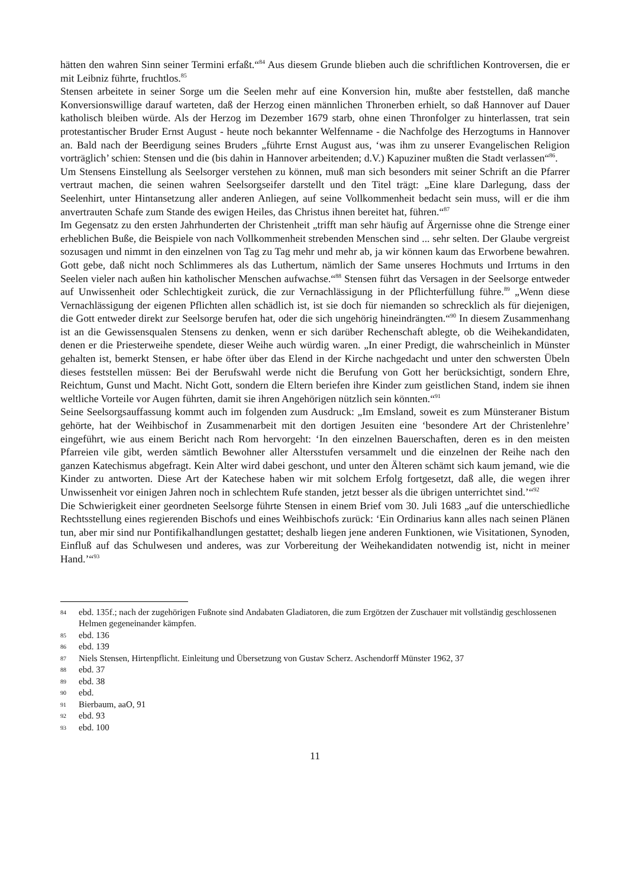hätten den wahren Sinn seiner Termini erfaßt.“<sup>84</sup> Aus diesem Grunde blieben auch die schriftlichen Kontroversen, die er mit Leibniz führte, fruchtlos.<sup>85</sup>
Stensen arbeitete in seiner Sorge um die Seelen mehr auf eine Konversion hin, mußte aber feststellen, daß manche Konversionswillige darauf warteten, daß der Herzog einen männlichen Thronerben erhielt, so daß Hannover auf Dauer katholisch bleiben würde. Als der Herzog im Dezember 1679 starb, ohne einen Thronfolger zu hinterlassen, trat sein protestantischer Bruder Ernst August - heute noch bekannter Welfenname - die Nachfolge des Herzogtums in Hannover an. Bald nach der Beerdigung seines Bruders „führte Ernst August aus, ‘was ihm zu unserer Evangelischen Religion vorträglich’ schien: Stensen und die (bis dahin in Hannover arbeitenden; d.V.) Kapuziner mußten die Stadt verlassen“<sup>86</sup>.
Um Stensens Einstellung als Seelsorger verstehen zu können, muß man sich besonders mit seiner Schrift an die Pfarrer vertraut machen, die seinen wahren Seelsorgseifer darstellt und den Titel trägt: „Eine klare Darlegung, dass der Seelenhirt, unter Hintansetzung aller anderen Anliegen, auf seine Vollkommenheit bedacht sein muss, will er die ihm anvertrauten Schafe zum Stande des ewigen Heiles, das Christus ihnen bereitet hat, führen.“<sup>87</sup>
Im Gegensatz zu den ersten Jahrhunderten der Christenheit „trifft man sehr häufig auf Ärgernisse ohne die Strenge einer erheblichen Buße, die Beispiele von nach Vollkommenheit strebenden Menschen sind ... sehr selten. Der Glaube vergreist sozusagen und nimmt in den einzelnen von Tag zu Tag mehr und mehr ab, ja wir können kaum das Erworbene bewahren. Gott gebe, daß nicht noch Schlimmeres als das Luthertum, nämlich der Same unseres Hochmuts und Irrtums in den Seelen vieler nach außen hin katholischer Menschen aufwachse.“<sup>88</sup> Stensen führt das Versagen in der Seelsorge entweder auf Unwissenheit oder Schlechtigkeit zurück, die zur Vernachlässigung in der Pflichterfüllung führe.<sup>89</sup> „Wenn diese Vernachlässigung der eigenen Pflichten allen schädlich ist, ist sie doch für niemanden so schrecklich als für diejenigen, die Gott entweder direkt zur Seelsorge berufen hat, oder die sich ungehörig hineindrängten.“<sup>90</sup> In diesem Zusammenhang ist an die Gewissensqualen Stensens zu denken, wenn er sich darüber Rechenschaft ablegte, ob die Weihekandidaten, denen er die Priesterweihe spendete, dieser Weihe auch würdig waren. „In einer Predigt, die wahrscheinlich in Münster gehalten ist, bemerkt Stensen, er habe öfter über das Elend in der Kirche nachgedacht und unter den schwersten Übeln dieses feststellen müssen: Bei der Berufswahl werde nicht die Berufung von Gott her berücksichtigt, sondern Ehre, Reichtum, Gunst und Macht. Nicht Gott, sondern die Eltern beriefen ihre Kinder zum geistlichen Stand, indem sie ihnen weltliche Vorteile vor Augen führten, damit sie ihren Angehörigen nützlich sein könnten.“<sup>91</sup>
Seine Seelsorgsauffassung kommt auch im folgenden zum Ausdruck: „Im Emsland, soweit es zum Münsteraner Bistum gehörte, hat der Weihbischof in Zusammenarbeit mit den dortigen Jesuiten eine ‘besondere Art der Christenlehre’ eingeführt, wie aus einem Bericht nach Rom hervorgeht: ‘In den einzelnen Bauerschaften, deren es in den meisten Pfarreien vile gibt, werden sämtlich Bewohner aller Altersstufen versammelt und die einzelnen der Reihe nach den ganzen Katechismus abgefragt. Kein Alter wird dabei geschont, und unter den Älteren schämt sich kaum jemand, wie die Kinder zu antworten. Diese Art der Katechese haben wir mit solchem Erfolg fortgesetzt, daß alle, die wegen ihrer Unwissenheit vor einigen Jahren noch in schlechtem Rufe standen, jetzt besser als die übrigen unterrichtet sind.’“<sup>92</sup>
Die Schwierigkeit einer geordneten Seelsorge führte Stensen in einem Brief vom 30. Juli 1683 „auf die unterschiedliche Rechtsstellung eines regierenden Bischofs und eines Weihbischofs zurück: ‘Ein Ordinarius kann alles nach seinen Plänen tun, aber mir sind nur Pontifikalhandlungen gestattet; deshalb liegen jene anderen Funktionen, wie Visitationen, Synoden, Einfluß auf das Schulwesen und anderes, was zur Vorbereitung der Weihekandidaten notwendig ist, nicht in meiner Hand.’“<sup>93</sup>
84 ebd. 135f.; nach der zugehörigen Fußnote sind Andabaten Gladiatoren, die zum Ergötzen der Zuschauer mit vollständig geschlossenen Helmen gegeneinander kämpfen.
85 ebd. 136
86 ebd. 139
87 Niels Stensen, Hirtenpflicht. Einleitung und Übersetzung von Gustav Scherz. Aschendorff Münster 1962, 37
88 ebd. 37
89 ebd. 38
90 ebd.
91 Bierbaum, aaO, 91
92 ebd. 93
93 ebd. 100
11